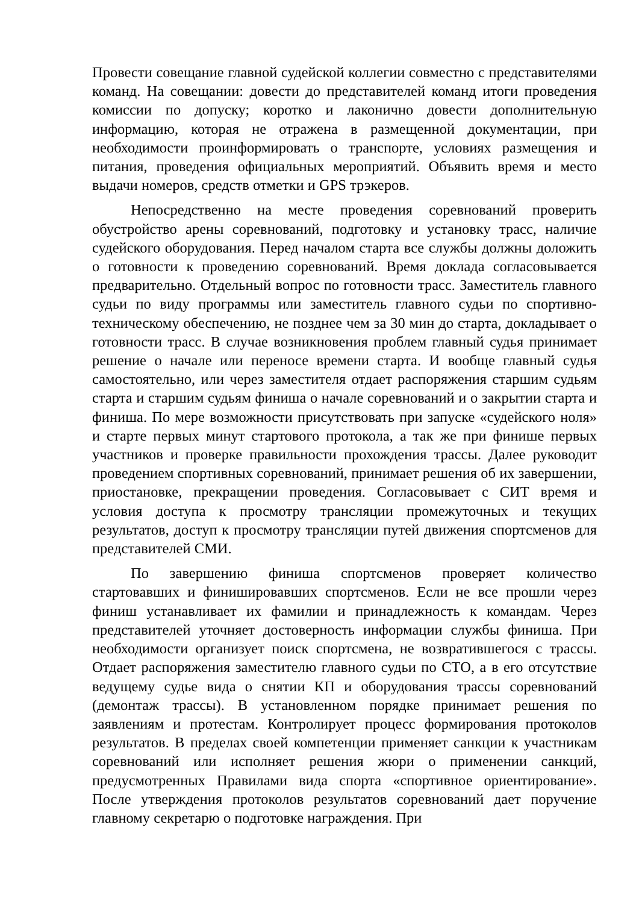Провести совещание главной судейской коллегии совместно с представителями команд. На совещании: довести до представителей команд итоги проведения комиссии по допуску; коротко и лаконично довести дополнительную информацию, которая не отражена в размещенной документации, при необходимости проинформировать о транспорте, условиях размещения и питания, проведения официальных мероприятий. Объявить время и место выдачи номеров, средств отметки и GPS трэкеров.
Непосредственно на месте проведения соревнований проверить обустройство арены соревнований, подготовку и установку трасс, наличие судейского оборудования. Перед началом старта все службы должны доложить о готовности к проведению соревнований. Время доклада согласовывается предварительно. Отдельный вопрос по готовности трасс. Заместитель главного судьи по виду программы или заместитель главного судьи по спортивно-техническому обеспечению, не позднее чем за 30 мин до старта, докладывает о готовности трасс. В случае возникновения проблем главный судья принимает решение о начале или переносе времени старта. И вообще главный судья самостоятельно, или через заместителя отдает распоряжения старшим судьям старта и старшим судьям финиша о начале соревнований и о закрытии старта и финиша. По мере возможности присутствовать при запуске «судейского ноля» и старте первых минут стартового протокола, а так же при финише первых участников и проверке правильности прохождения трассы. Далее руководит проведением спортивных соревнований, принимает решения об их завершении, приостановке, прекращении проведения. Согласовывает с СИТ время и условия доступа к просмотру трансляции промежуточных и текущих результатов, доступ к просмотру трансляции путей движения спортсменов для представителей СМИ.
По завершению финиша спортсменов проверяет количество стартовавших и финишировавших спортсменов. Если не все прошли через финиш устанавливает их фамилии и принадлежность к командам. Через представителей уточняет достоверность информации службы финиша. При необходимости организует поиск спортсмена, не возвратившегося с трассы. Отдает распоряжения заместителю главного судьи по СТО, а в его отсутствие ведущему судье вида о снятии КП и оборудования трассы соревнований (демонтаж трассы). В установленном порядке принимает решения по заявлениям и протестам. Контролирует процесс формирования протоколов результатов. В пределах своей компетенции применяет санкции к участникам соревнований или исполняет решения жюри о применении санкций, предусмотренных Правилами вида спорта «спортивное ориентирование». После утверждения протоколов результатов соревнований дает поручение главному секретарю о подготовке награждения. При